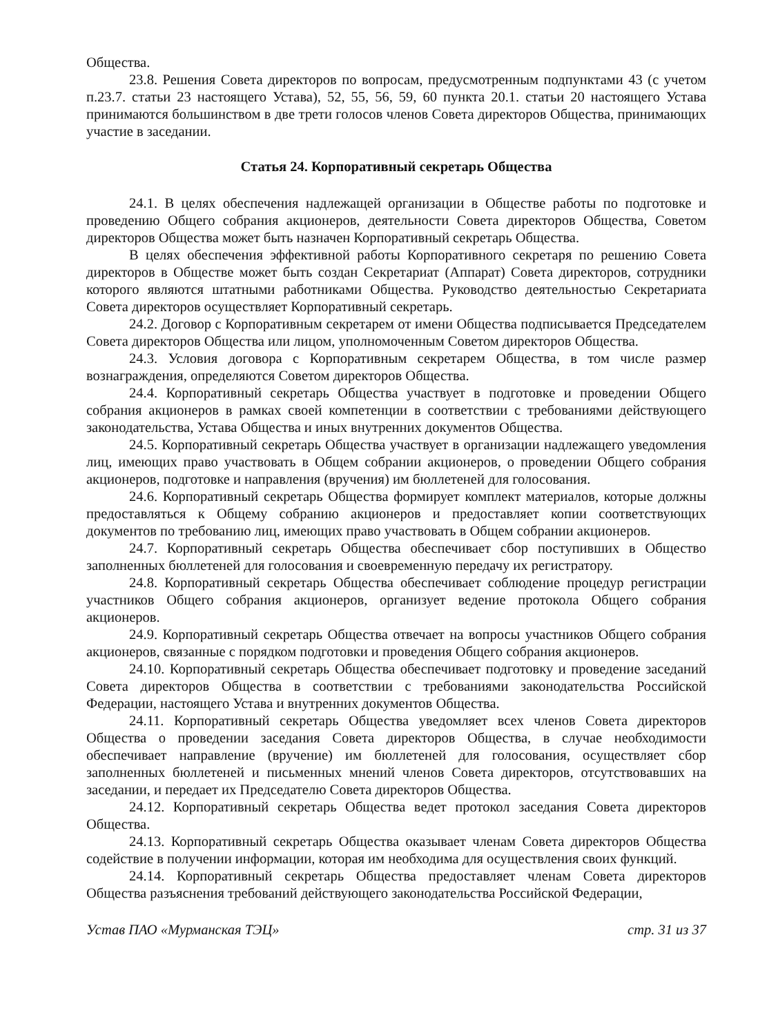Общества.
23.8. Решения Совета директоров по вопросам, предусмотренным подпунктами 43 (с учетом п.23.7. статьи 23 настоящего Устава), 52, 55, 56, 59, 60 пункта 20.1. статьи 20 настоящего Устава принимаются большинством в две трети голосов членов Совета директоров Общества, принимающих участие в заседании.
Статья 24. Корпоративный секретарь Общества
24.1. В целях обеспечения надлежащей организации в Обществе работы по подготовке и проведению Общего собрания акционеров, деятельности Совета директоров Общества, Советом директоров Общества может быть назначен Корпоративный секретарь Общества.
В целях обеспечения эффективной работы Корпоративного секретаря по решению Совета директоров в Обществе может быть создан Секретариат (Аппарат) Совета директоров, сотрудники которого являются штатными работниками Общества. Руководство деятельностью Секретариата Совета директоров осуществляет Корпоративный секретарь.
24.2. Договор с Корпоративным секретарем от имени Общества подписывается Председателем Совета директоров Общества или лицом, уполномоченным Советом директоров Общества.
24.3. Условия договора с Корпоративным секретарем Общества, в том числе размер вознаграждения, определяются Советом директоров Общества.
24.4. Корпоративный секретарь Общества участвует в подготовке и проведении Общего собрания акционеров в рамках своей компетенции в соответствии с требованиями действующего законодательства, Устава Общества и иных внутренних документов Общества.
24.5. Корпоративный секретарь Общества участвует в организации надлежащего уведомления лиц, имеющих право участвовать в Общем собрании акционеров, о проведении Общего собрания акционеров, подготовке и направления (вручения) им бюллетеней для голосования.
24.6. Корпоративный секретарь Общества формирует комплект материалов, которые должны предоставляться к Общему собранию акционеров и предоставляет копии соответствующих документов по требованию лиц, имеющих право участвовать в Общем собрании акционеров.
24.7. Корпоративный секретарь Общества обеспечивает сбор поступивших в Общество заполненных бюллетеней для голосования и своевременную передачу их регистратору.
24.8. Корпоративный секретарь Общества обеспечивает соблюдение процедур регистрации участников Общего собрания акционеров, организует ведение протокола Общего собрания акционеров.
24.9. Корпоративный секретарь Общества отвечает на вопросы участников Общего собрания акционеров, связанные с порядком подготовки и проведения Общего собрания акционеров.
24.10. Корпоративный секретарь Общества обеспечивает подготовку и проведение заседаний Совета директоров Общества в соответствии с требованиями законодательства Российской Федерации, настоящего Устава и внутренних документов Общества.
24.11. Корпоративный секретарь Общества уведомляет всех членов Совета директоров Общества о проведении заседания Совета директоров Общества, в случае необходимости обеспечивает направление (вручение) им бюллетеней для голосования, осуществляет сбор заполненных бюллетеней и письменных мнений членов Совета директоров, отсутствовавших на заседании, и передает их Председателю Совета директоров Общества.
24.12. Корпоративный секретарь Общества ведет протокол заседания Совета директоров Общества.
24.13. Корпоративный секретарь Общества оказывает членам Совета директоров Общества содействие в получении информации, которая им необходима для осуществления своих функций.
24.14. Корпоративный секретарь Общества предоставляет членам Совета директоров Общества разъяснения требований действующего законодательства Российской Федерации,
Устав ПАО «Мурманская ТЭЦ» стр. 31 из 37